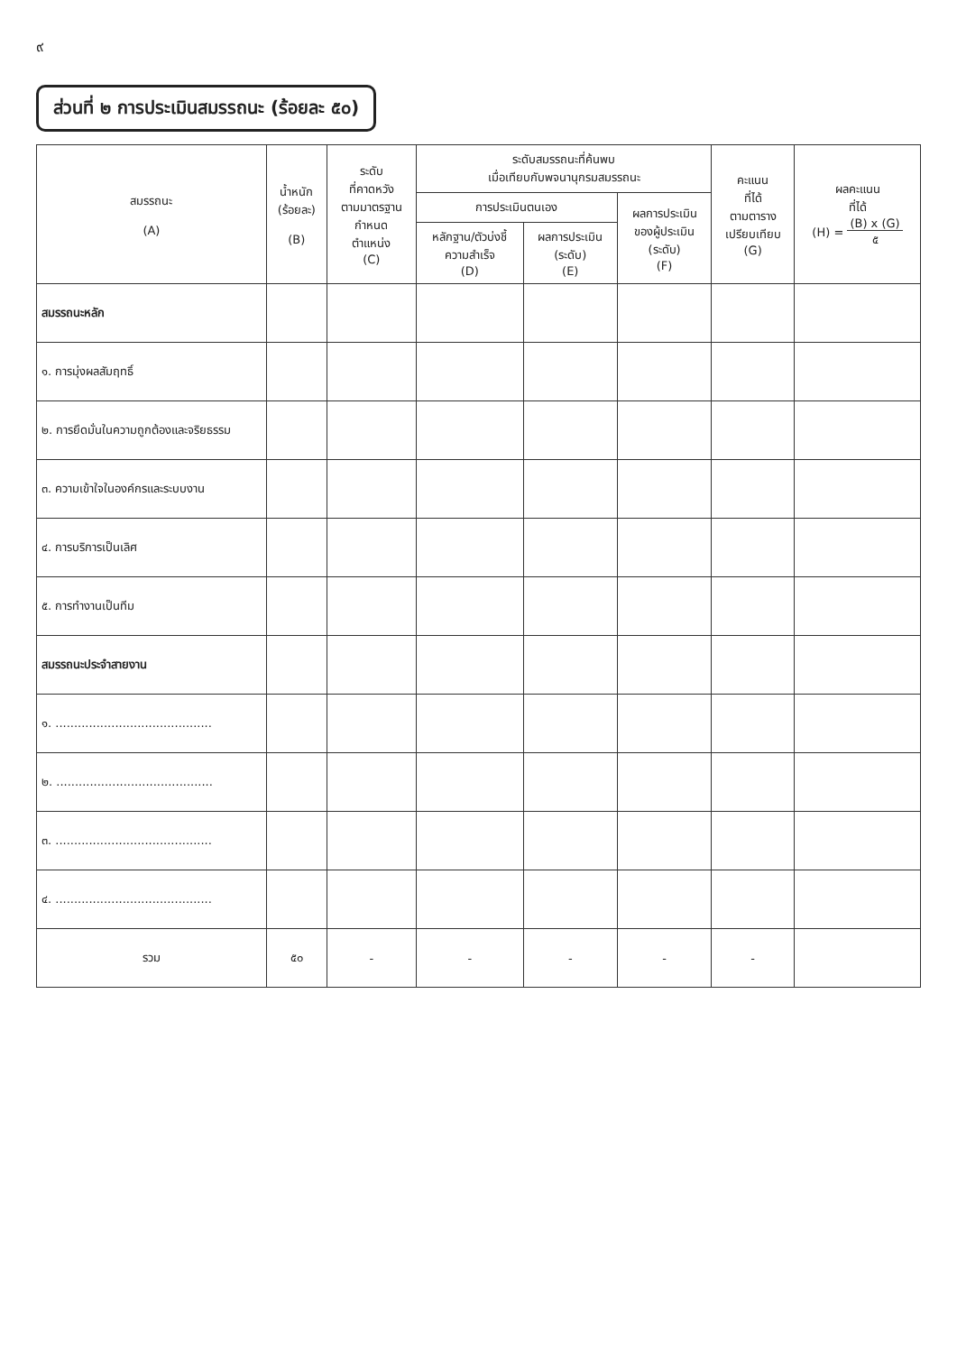๙
ส่วนที่ ๒ การประเมินสมรรถนะ (ร้อยละ ๕๐)
| สมรรถนะ (A) | น้ำหนัก (ร้อยละ) (B) | ระดับ ที่คาดหวัง ตามมาตรฐาน กำหนด ตำแหน่ง (C) | ระดับสมรรถนะที่ค้นพบ เมื่อเทียบกับพจนานุกรมสมรรถนะ | | | คะแนน ที่ได้ ตามตาราง เปรียบเทียบ (G) | ผลคะแนน ที่ได้ (H) = (B) x (G) ๕ |
| --- | --- | --- | --- | --- | --- | --- | --- |
| | | | การประเมินตนเอง | | ผลการประเมิน ของผู้ประเมิน (ระดับ) (F) | | |
| | | | หลักฐาน/ตัวบ่งชี้ ความสำเร็จ (D) | ผลการประเมิน (ระดับ) (E) | | | |
| สมรรถนะหลัก | | | | | | | |
| ๑. การมุ่งผลสัมฤทธิ์ | | | | | | | |
| ๒. การยึดมั่นในความถูกต้องและจริยธรรม | | | | | | | |
| ๓. ความเข้าใจในองค์กรและระบบงาน | | | | | | | |
| ๔. การบริการเป็นเลิศ | | | | | | | |
| ๕. การทำงานเป็นทีม | | | | | | | |
| สมรรถนะประจำสายงาน | | | | | | | |
| ๑. .......................................... | | | | | | | |
| ๒. .......................................... | | | | | | | |
| ๓. .......................................... | | | | | | | |
| ๔. .......................................... | | | | | | | |
| รวม | ๕๐ | - | - | - | - | - | |